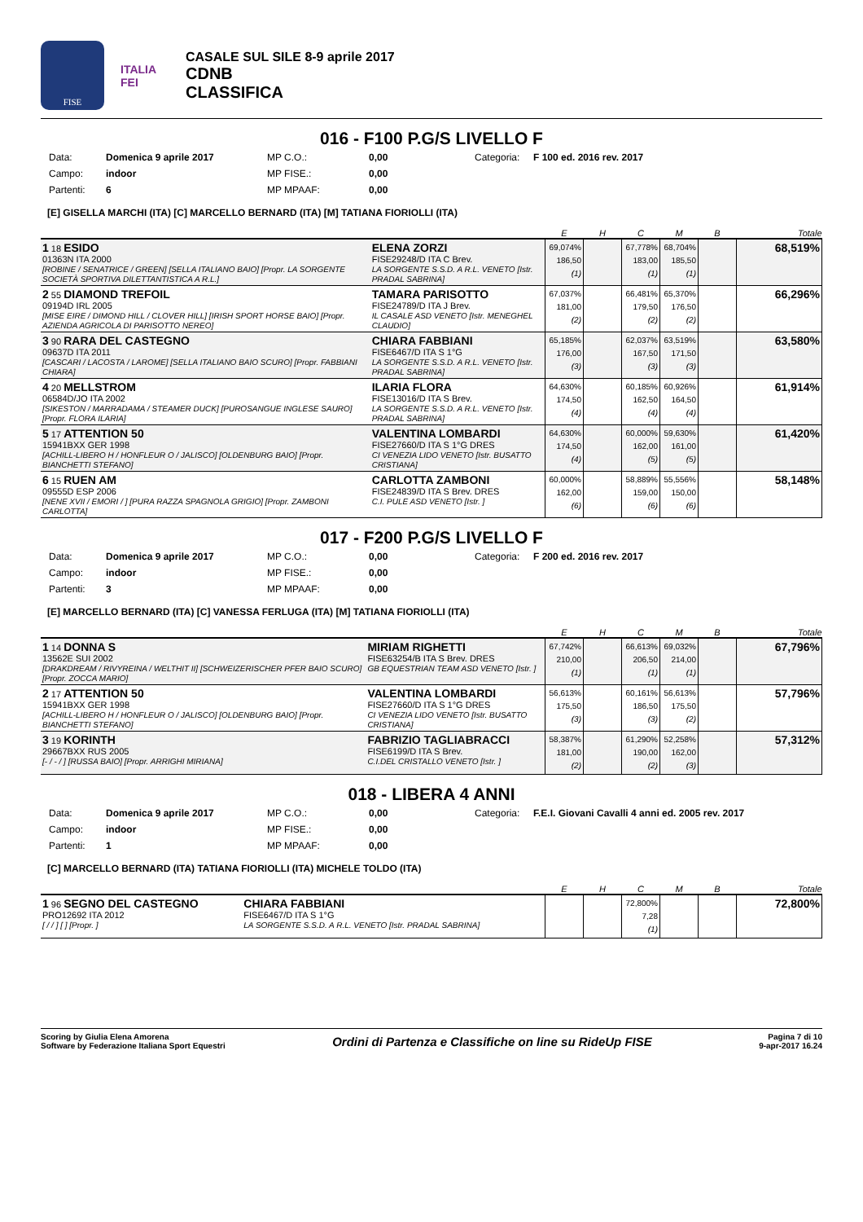FISE
ITALIA
FEI
CASALE SUL SILE 8-9 aprile 2017
CDNB
CLASSIFICA
016 - F100 P.G/S LIVELLO F
Data: Domenica 9 aprile 2017 MP C.O.: 0,00 Categoria: F 100 ed. 2016 rev. 2017 Campo: indoor MP FISE.: 0,00 Partenti: 6 MP MPAAF: 0,00
[E] GISELLA MARCHI (ITA) [C] MARCELLO BERNARD (ITA) [M] TATIANA FIORIOLLI (ITA)
| | | E | H | C | M | B | Totale |
| --- | --- | --- | --- | --- | --- | --- | --- |
| 1 18 ESIDO 01363N ITA 2000 [ROBINE / SENATRICE / GREEN] [SELLA ITALIANO BAIO] [Propr. LA SORGENTE SOCIETÀ SPORTIVA DILETTANTISTICA A R.L.] | ELENA ZORZI FISE29248/D ITA C Brev. LA SORGENTE S.S.D. A R.L. VENETO [Istr. PRADAL SABRINA] | 69,074% 186,50 (1) | | 67,778% 183,00 (1) | 68,704% 185,50 (1) | | 68,519% |
| 2 55 DIAMOND TREFOIL 09194D IRL 2005 [MISE EIRE / DIMOND HILL / CLOVER HILL] [IRISH SPORT HORSE BAIO] [Propr. AZIENDA AGRICOLA DI PARISOTTO NEREO] | TAMARA PARISOTTO FISE24789/D ITA J Brev. IL CASALE ASD VENETO [Istr. MENEGHEL CLAUDIO] | 67,037% 181,00 (2) | | 66,481% 179,50 (2) | 65,370% 176,50 (2) | | 66,296% |
| 3 90 RARA DEL CASTEGNO 09637D ITA 2011 [CASCARI / LACOSTA / LAROME] [SELLA ITALIANO BAIO SCURO] [Propr. FABBIANI CHIARA] | CHIARA FABBIANI FISE6467/D ITA S 1°G LA SORGENTE S.S.D. A R.L. VENETO [Istr. PRADAL SABRINA] | 65,185% 176,00 (3) | | 62,037% 167,50 (3) | 63,519% 171,50 (3) | | 63,580% |
| 4 20 MELLSTROM 06584D/JO ITA 2002 [SIKESTON / MARRADAMA / STEAMER DUCK] [PUROSANGUE INGLESE SAURO] [Propr. FLORA ILARIA] | ILARIA FLORA FISE13016/D ITA S Brev. LA SORGENTE S.S.D. A R.L. VENETO [Istr. PRADAL SABRINA] | 64,630% 174,50 (4) | | 60,185% 162,50 (4) | 60,926% 164,50 (4) | | 61,914% |
| 5 17 ATTENTION 50 15941BXX GER 1998 [ACHILL-LIBERO H / HONFLEUR O / JALISCO] [OLDENBURG BAIO] [Propr. BIANCHETTI STEFANO] | VALENTINA LOMBARDI FISE27660/D ITA S 1°G DRES CI VENEZIA LIDO VENETO [Istr. BUSATTO CRISTIANA] | 64,630% 174,50 (4) | | 60,000% 162,00 (5) | 59,630% 161,00 (5) | | 61,420% |
| 6 15 RUEN AM 09555D ESP 2006 [NENE XVII / EMORI / ] [PURA RAZZA SPAGNOLA GRIGIO] [Propr. ZAMBONI CARLOTTA] | CARLOTTA ZAMBONI FISE24839/D ITA S Brev. DRES C.I. PULE ASD VENETO [Istr. ] | 60,000% 162,00 (6) | | 58,889% 159,00 (6) | 55,556% 150,00 (6) | | 58,148% |
017 - F200 P.G/S LIVELLO F
Data: Domenica 9 aprile 2017 MP C.O.: 0,00 Categoria: F 200 ed. 2016 rev. 2017 Campo: indoor MP FISE.: 0,00 Partenti: 3 MP MPAAF: 0,00
[E] MARCELLO BERNARD (ITA) [C] VANESSA FERLUGA (ITA) [M] TATIANA FIORIOLLI (ITA)
| | | E | H | C | M | B | Totale |
| --- | --- | --- | --- | --- | --- | --- | --- |
| 1 14 DONNA S 13562E SUI 2002 [DRAKDREAM / RIVYREINA / WELTHIT II] [SCHWEIZERISCHER PFER BAIO SCURO] [Propr. ZOCCA MARIO] | MIRIAM RIGHETTI FISE63254/B ITA S Brev. DRES GB EQUESTRIAN TEAM ASD VENETO [Istr. ] | 67,742% 210,00 (1) | | 66,613% 206,50 (1) | 69,032% 214,00 (1) | | 67,796% |
| 2 17 ATTENTION 50 15941BXX GER 1998 [ACHILL-LIBERO H / HONFLEUR O / JALISCO] [OLDENBURG BAIO] [Propr. BIANCHETTI STEFANO] | VALENTINA LOMBARDI FISE27660/D ITA S 1°G DRES CI VENEZIA LIDO VENETO [Istr. BUSATTO CRISTIANA] | 56,613% 175,50 (3) | | 60,161% 186,50 (3) | 56,613% 175,50 (2) | | 57,796% |
| 3 19 KORINTH 29667BXX RUS 2005 [- / - / ] [RUSSA BAIO] [Propr. ARRIGHI MIRIANA] | FABRIZIO TAGLIABRACCI FISE6199/D ITA S Brev. C.I.DEL CRISTALLO VENETO [Istr. ] | 58,387% 181,00 (2) | | 61,290% 190,00 (2) | 52,258% 162,00 (3) | | 57,312% |
018 - LIBERA 4 ANNI
Data: Domenica 9 aprile 2017 MP C.O.: 0,00 Categoria: F.E.I. Giovani Cavalli 4 anni ed. 2005 rev. 2017 Campo: indoor MP FISE.: 0,00 Partenti: 1 MP MPAAF: 0,00
[C] MARCELLO BERNARD (ITA) TATIANA FIORIOLLI (ITA) MICHELE TOLDO (ITA)
| | | E | H | C | M | B | Totale |
| --- | --- | --- | --- | --- | --- | --- | --- |
| 1 96 SEGNO DEL CASTEGNO PRO12692 ITA 2012 [ / / ] [ ] [Propr. ] | CHIARA FABBIANI FISE6467/D ITA S 1°G LA SORGENTE S.S.D. A R.L. VENETO [Istr. PRADAL SABRINA] | | | 72,800% 7,28 (1) | | | 72,800% |
Scoring by Giulia Elena Amorena
Software by Federazione Italiana Sport Equestri
Ordini di Partenza e Classifiche on line su RideUp FISE
Pagina 7 di 10
9-apr-2017 16.24